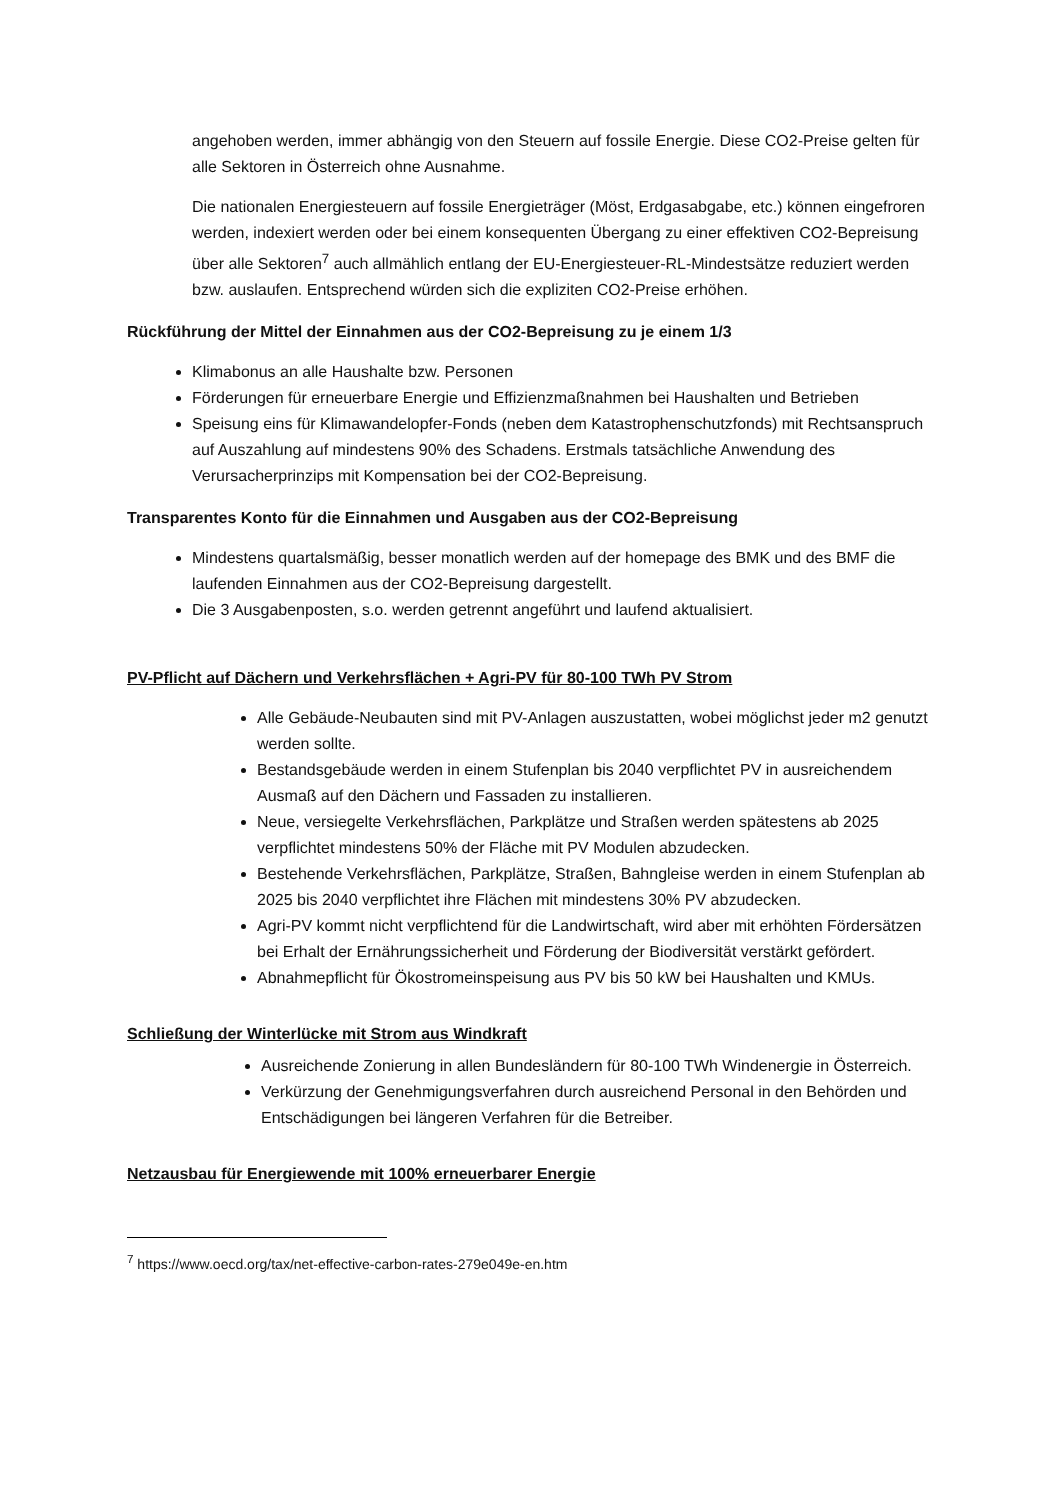angehoben werden, immer abhängig von den Steuern auf fossile Energie. Diese CO2-Preise gelten für alle Sektoren in Österreich ohne Ausnahme.
Die nationalen Energiesteuern auf fossile Energieträger (Möst, Erdgasabgabe, etc.) können eingefroren werden, indexiert werden oder bei einem konsequenten Übergang zu einer effektiven CO2-Bepreisung über alle Sektoren<sup>7</sup> auch allmählich entlang der EU-Energiesteuer-RL-Mindestsätze reduziert werden bzw. auslaufen. Entsprechend würden sich die expliziten CO2-Preise erhöhen.
Rückführung der Mittel der Einnahmen aus der CO2-Bepreisung zu je einem 1/3
Klimabonus an alle Haushalte bzw. Personen
Förderungen für erneuerbare Energie und Effizienzmaßnahmen bei Haushalten und Betrieben
Speisung eins für Klimawandelopfer-Fonds (neben dem Katastrophenschutzfonds) mit Rechtsanspruch auf Auszahlung auf mindestens 90% des Schadens. Erstmals tatsächliche Anwendung des Verursacherprinzips mit Kompensation bei der CO2-Bepreisung.
Transparentes Konto für die Einnahmen und Ausgaben aus der CO2-Bepreisung
Mindestens quartalsmäßig, besser monatlich werden auf der homepage des BMK und des BMF die laufenden Einnahmen aus der CO2-Bepreisung dargestellt.
Die 3 Ausgabenposten, s.o. werden getrennt angeführt und laufend aktualisiert.
PV-Pflicht auf Dächern und Verkehrsflächen + Agri-PV für 80-100 TWh PV Strom
Alle Gebäude-Neubauten sind mit PV-Anlagen auszustatten, wobei möglichst jeder m2 genutzt werden sollte.
Bestandsgebäude werden in einem Stufenplan bis 2040 verpflichtet PV in ausreichendem Ausmaß auf den Dächern und Fassaden zu installieren.
Neue, versiegelte Verkehrsflächen, Parkplätze und Straßen werden spätestens ab 2025 verpflichtet mindestens 50% der Fläche mit PV Modulen abzudecken.
Bestehende Verkehrsflächen, Parkplätze, Straßen, Bahngleise werden in einem Stufenplan ab 2025 bis 2040 verpflichtet ihre Flächen mit mindestens 30% PV abzudecken.
Agri-PV kommt nicht verpflichtend für die Landwirtschaft, wird aber mit erhöhten Fördersätzen bei Erhalt der Ernährungssicherheit und Förderung der Biodiversität verstärkt gefördert.
Abnahmepflicht für Ökostromeinspeisung aus PV bis 50 kW bei Haushalten und KMUs.
Schließung der Winterlücke mit Strom aus Windkraft
Ausreichende Zonierung in allen Bundesländern für 80-100 TWh Windenergie in Österreich.
Verkürzung der Genehmigungsverfahren durch ausreichend Personal in den Behörden und Entschädigungen bei längeren Verfahren für die Betreiber.
Netzausbau für Energiewende mit 100% erneuerbarer Energie
<sup>7</sup> https://www.oecd.org/tax/net-effective-carbon-rates-279e049e-en.htm